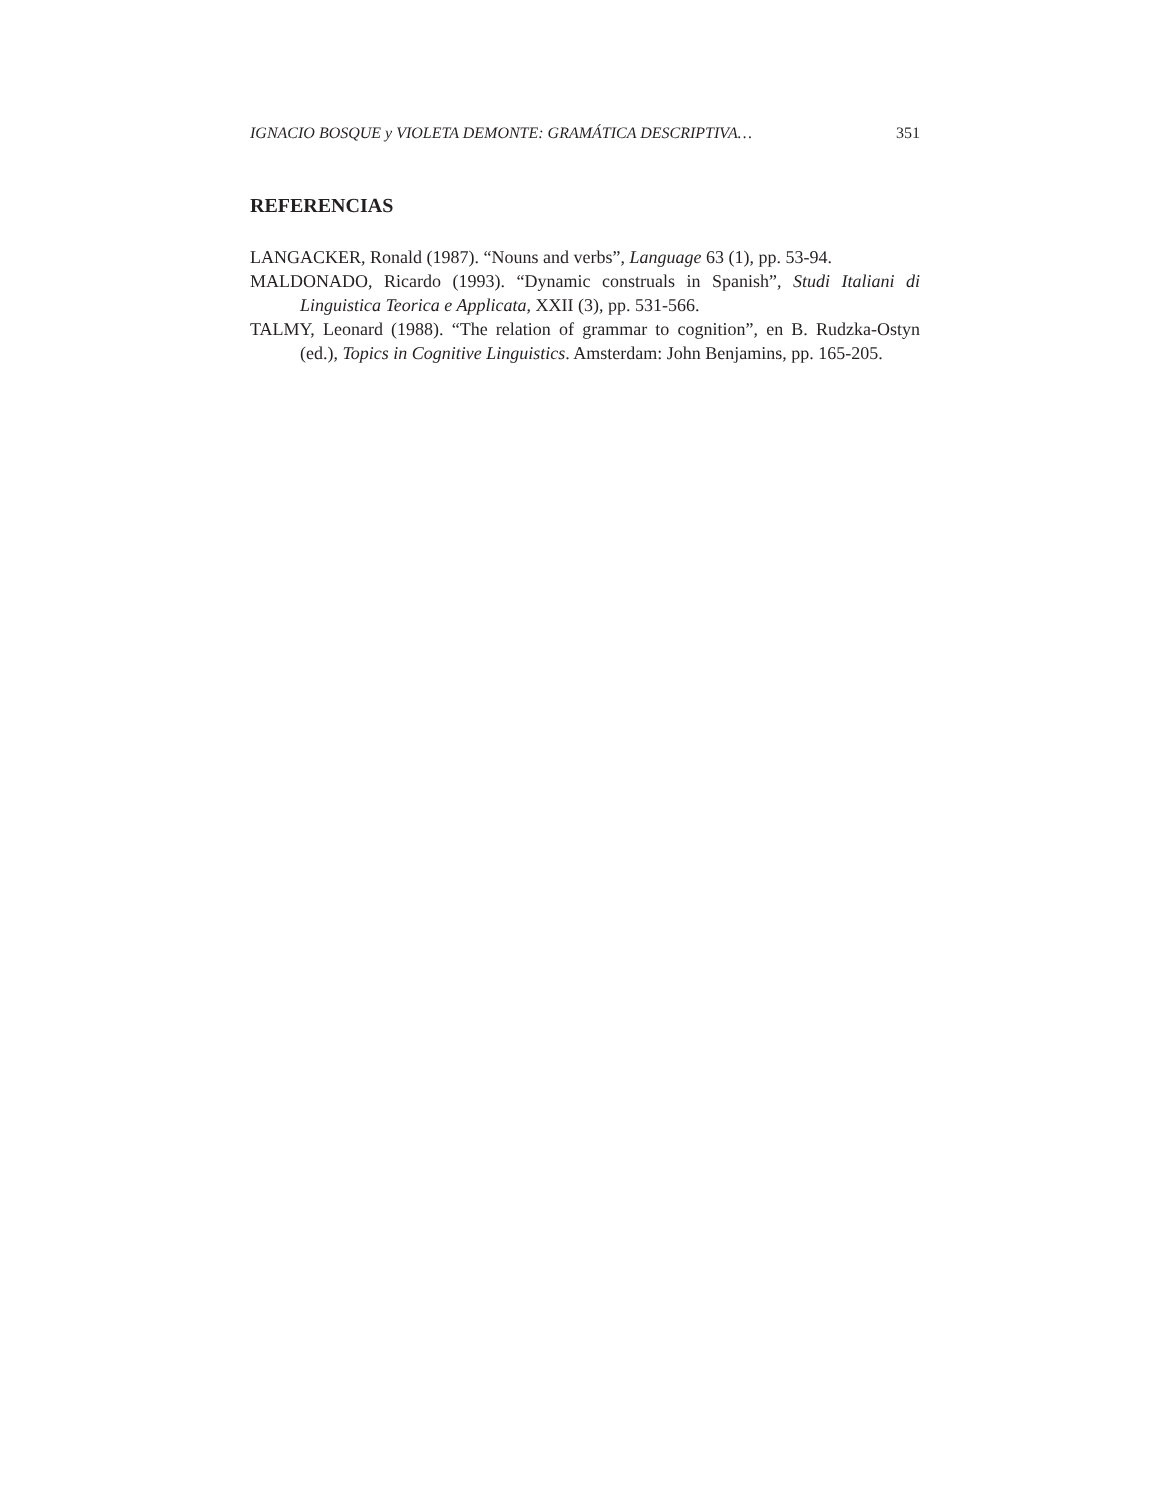IGNACIO BOSQUE y VIOLETA DEMONTE: GRAMÁTICA DESCRIPTIVA… 351
REFERENCIAS
LANGACKER, Ronald (1987). “Nouns and verbs”, Language 63 (1), pp. 53-94.
MALDONADO, Ricardo (1993). “Dynamic construals in Spanish”, Studi Italiani di Linguistica Teorica e Applicata, XXII (3), pp. 531-566.
TALMY, Leonard (1988). “The relation of grammar to cognition”, en B. Rudzka-Ostyn (ed.), Topics in Cognitive Linguistics. Amsterdam: John Benjamins, pp. 165-205.